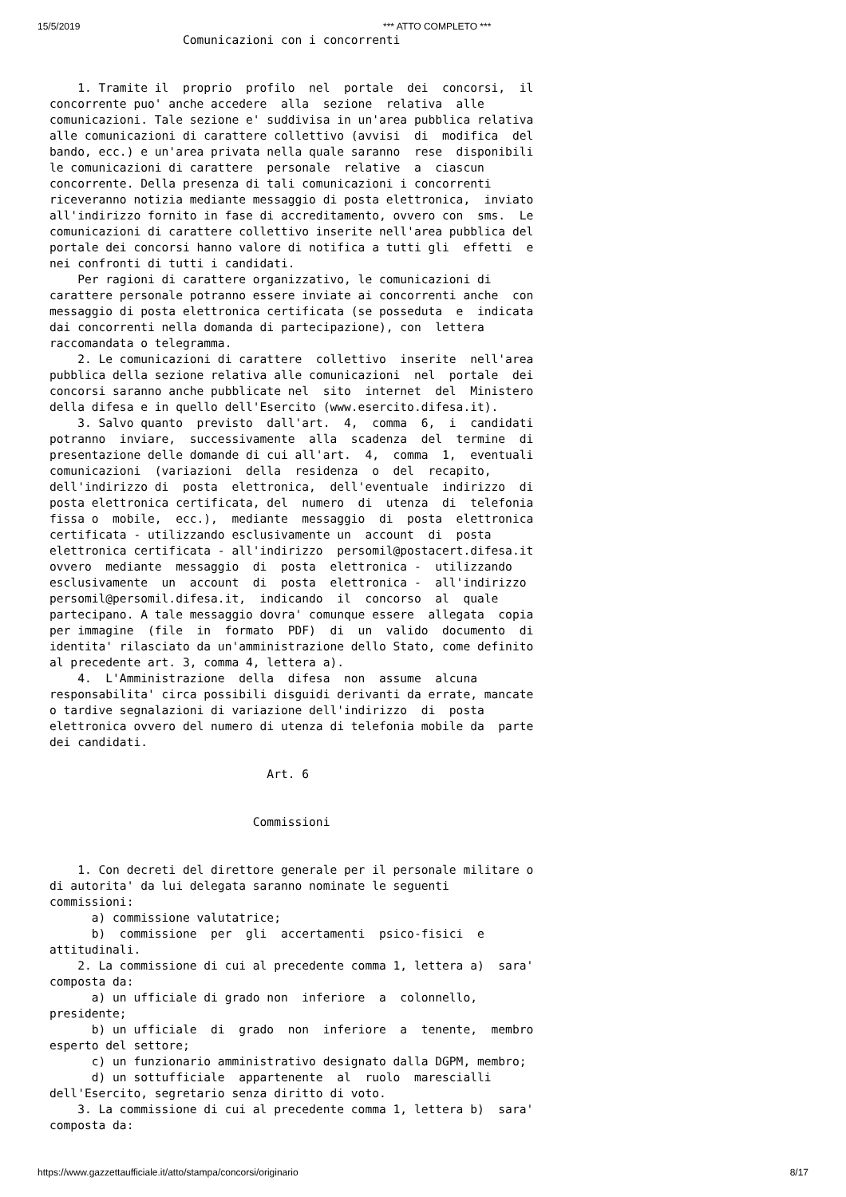15/5/2019 *** ATTO COMPLETO ***
                   Comunicazioni con i concorrenti


    1. Tramite il  proprio  profilo  nel  portale  dei  concorsi,  il
concorrente puo' anche accedere  alla  sezione  relativa  alle
comunicazioni. Tale sezione e' suddivisa in un'area pubblica relativa
alle comunicazioni di carattere collettivo (avvisi  di  modifica  del
bando, ecc.) e un'area privata nella quale saranno  rese  disponibili
le comunicazioni di carattere  personale  relative  a  ciascun
concorrente. Della presenza di tali comunicazioni i concorrenti
riceveranno notizia mediante messaggio di posta elettronica,  inviato
all'indirizzo fornito in fase di accreditamento, ovvero con  sms.  Le
comunicazioni di carattere collettivo inserite nell'area pubblica del
portale dei concorsi hanno valore di notifica a tutti gli  effetti  e
nei confronti di tutti i candidati.
    Per ragioni di carattere organizzativo, le comunicazioni di
carattere personale potranno essere inviate ai concorrenti anche  con
messaggio di posta elettronica certificata (se posseduta  e  indicata
dai concorrenti nella domanda di partecipazione), con  lettera
raccomandata o telegramma.
    2. Le comunicazioni di carattere  collettivo  inserite  nell'area
pubblica della sezione relativa alle comunicazioni  nel  portale  dei
concorsi saranno anche pubblicate nel  sito  internet  del  Ministero
della difesa e in quello dell'Esercito (www.esercito.difesa.it).
    3. Salvo quanto  previsto  dall'art.  4,  comma  6,  i  candidati
potranno  inviare,  successivamente  alla  scadenza  del  termine  di
presentazione delle domande di cui all'art.  4,  comma  1,  eventuali
comunicazioni  (variazioni  della  residenza  o  del  recapito,
dell'indirizzo di  posta  elettronica,  dell'eventuale  indirizzo  di
posta elettronica certificata, del  numero  di  utenza  di  telefonia
fissa o  mobile,  ecc.),  mediante  messaggio  di  posta  elettronica
certificata - utilizzando esclusivamente un  account  di  posta
elettronica certificata - all'indirizzo  persomil@postacert.difesa.it
ovvero  mediante  messaggio  di  posta  elettronica -  utilizzando
esclusivamente  un  account  di  posta  elettronica -  all'indirizzo
persomil@persomil.difesa.it,  indicando  il  concorso  al  quale
partecipano. A tale messaggio dovra' comunque essere  allegata  copia
per immagine  (file  in  formato  PDF)  di  un  valido  documento  di
identita' rilasciato da un'amministrazione dello Stato, come definito
al precedente art. 3, comma 4, lettera a).
    4.  L'Amministrazione  della  difesa  non  assume  alcuna
responsabilita' circa possibili disguidi derivanti da errate, mancate
o tardive segnalazioni di variazione dell'indirizzo  di  posta
elettronica ovvero del numero di utenza di telefonia mobile da  parte
dei candidati.

                               Art. 6


                             Commissioni


    1. Con decreti del direttore generale per il personale militare o
di autorita' da lui delegata saranno nominate le seguenti
commissioni:
      a) commissione valutatrice;
      b)  commissione  per  gli  accertamenti  psico-fisici  e
attitudinali.
    2. La commissione di cui al precedente comma 1, lettera a)  sara'
composta da:
      a) un ufficiale di grado non  inferiore  a  colonnello,
presidente;
      b) un ufficiale  di  grado  non  inferiore  a  tenente,  membro
esperto del settore;
      c) un funzionario amministrativo designato dalla DGPM, membro;
      d) un sottufficiale  appartenente  al  ruolo  marescialli
dell'Esercito, segretario senza diritto di voto.
    3. La commissione di cui al precedente comma 1, lettera b)  sara'
composta da:
https://www.gazzettaufficiale.it/atto/stampa/concorsi/originario 8/17